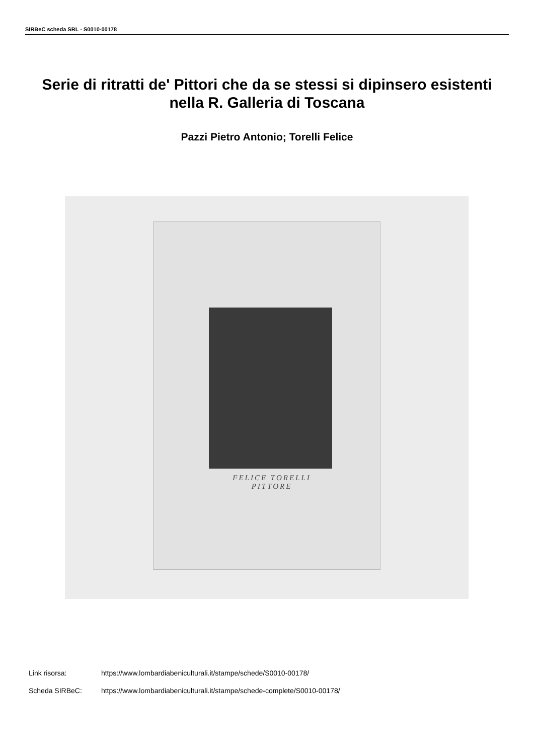SIRBeC scheda SRL - S0010-00178
Serie di ritratti de' Pittori che da se stessi si dipinsero esistenti nella R. Galleria di Toscana
Pazzi Pietro Antonio; Torelli Felice
FELICE TORELLI
PITTORE
Link risorsa: https://www.lombardiabeniculturali.it/stampe/schede/S0010-00178/
Scheda SIRBeC: https://www.lombardiabeniculturali.it/stampe/schede-complete/S0010-00178/